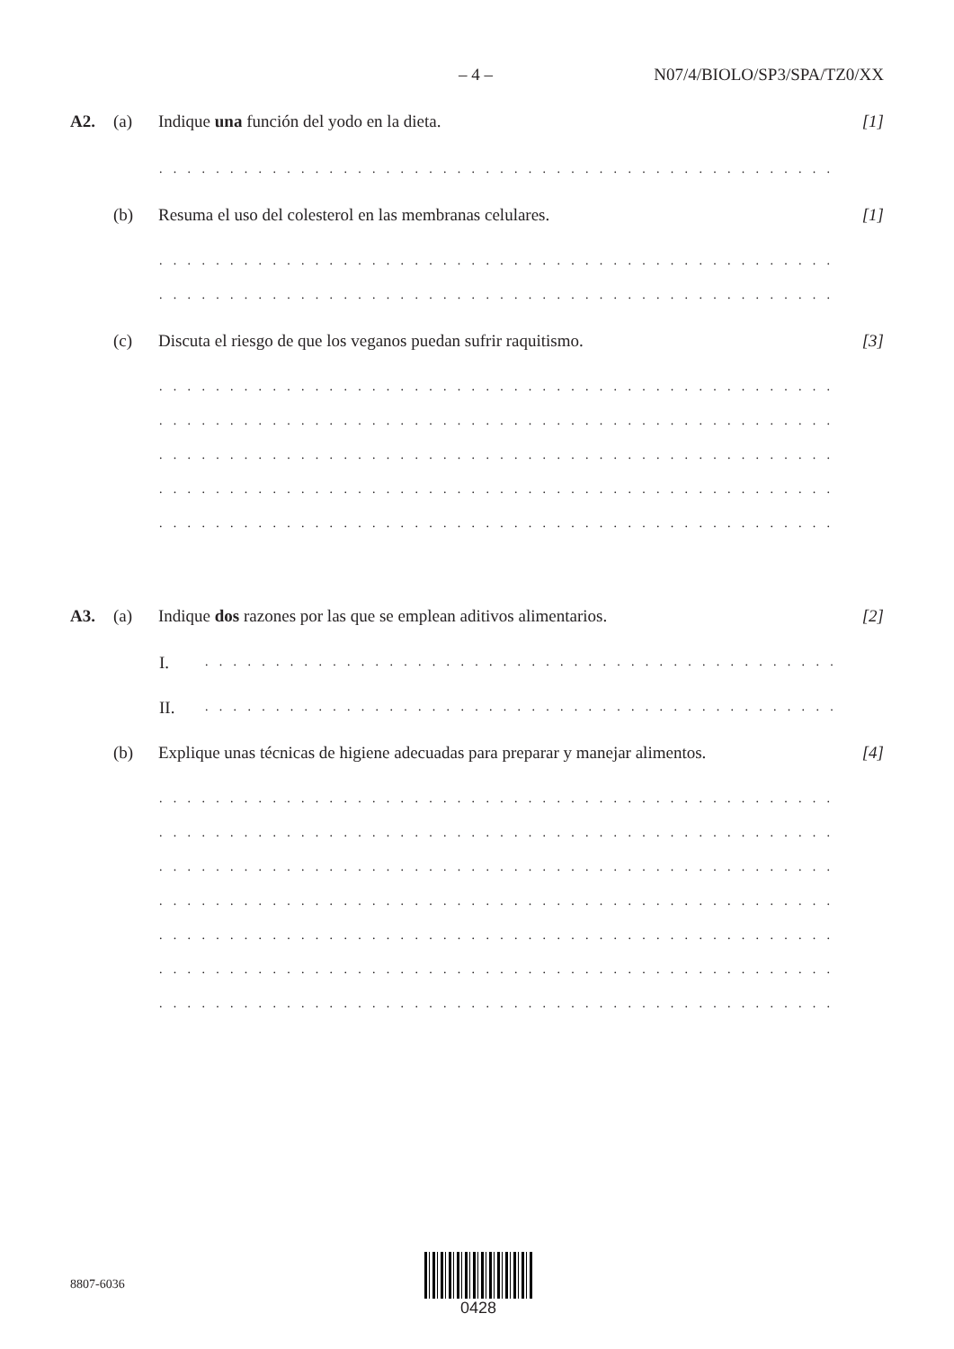– 4 – N07/4/BIOLO/SP3/SPA/TZ0/XX
A2. (a) Indique una función del yodo en la dieta. [1]
. . . . . . . . . . . . . . . . . . . . . . . . . . . . . . . . . . . . . . . . . . . . . . . . . . . . . . . . . . . . . .
(b) Resuma el uso del colesterol en las membranas celulares. [1]
. . . . . . . . . . . . . . . . . . . . . . . . . . . . . . . . . . . . . . . . . . . . . . . . . . . . . . . . . . . . . .
. . . . . . . . . . . . . . . . . . . . . . . . . . . . . . . . . . . . . . . . . . . . . . . . . . . . . . . . . . . . . .
(c) Discuta el riesgo de que los veganos puedan sufrir raquitismo. [3]
. . . . . . . . . . . . . . . . . . . . . . . . . . . . . . . . . . . . . . . . . . . . . . . . . . . . . . . . . . . . . .
. . . . . . . . . . . . . . . . . . . . . . . . . . . . . . . . . . . . . . . . . . . . . . . . . . . . . . . . . . . . . .
. . . . . . . . . . . . . . . . . . . . . . . . . . . . . . . . . . . . . . . . . . . . . . . . . . . . . . . . . . . . . .
. . . . . . . . . . . . . . . . . . . . . . . . . . . . . . . . . . . . . . . . . . . . . . . . . . . . . . . . . . . . . .
. . . . . . . . . . . . . . . . . . . . . . . . . . . . . . . . . . . . . . . . . . . . . . . . . . . . . . . . . . . . . .
A3. (a) Indique dos razones por las que se emplean aditivos alimentarios. [2]
I. . . . . . . . . . . . . . . . . . . . . . . . . . . . . . . . . . . . . . . . . . . . . . . . . . . . . . . .
II. . . . . . . . . . . . . . . . . . . . . . . . . . . . . . . . . . . . . . . . . . . . . . . . . . . . . . . .
(b) Explique unas técnicas de higiene adecuadas para preparar y manejar alimentos. [4]
. . . . . . . . . . . . . . . . . . . . . . . . . . . . . . . . . . . . . . . . . . . . . . . . . . . . . . . . . . . . . .
. . . . . . . . . . . . . . . . . . . . . . . . . . . . . . . . . . . . . . . . . . . . . . . . . . . . . . . . . . . . . .
. . . . . . . . . . . . . . . . . . . . . . . . . . . . . . . . . . . . . . . . . . . . . . . . . . . . . . . . . . . . . .
. . . . . . . . . . . . . . . . . . . . . . . . . . . . . . . . . . . . . . . . . . . . . . . . . . . . . . . . . . . . . .
. . . . . . . . . . . . . . . . . . . . . . . . . . . . . . . . . . . . . . . . . . . . . . . . . . . . . . . . . . . . . .
. . . . . . . . . . . . . . . . . . . . . . . . . . . . . . . . . . . . . . . . . . . . . . . . . . . . . . . . . . . . . .
. . . . . . . . . . . . . . . . . . . . . . . . . . . . . . . . . . . . . . . . . . . . . . . . . . . . . . . . . . . . . .
8807-6036
0428